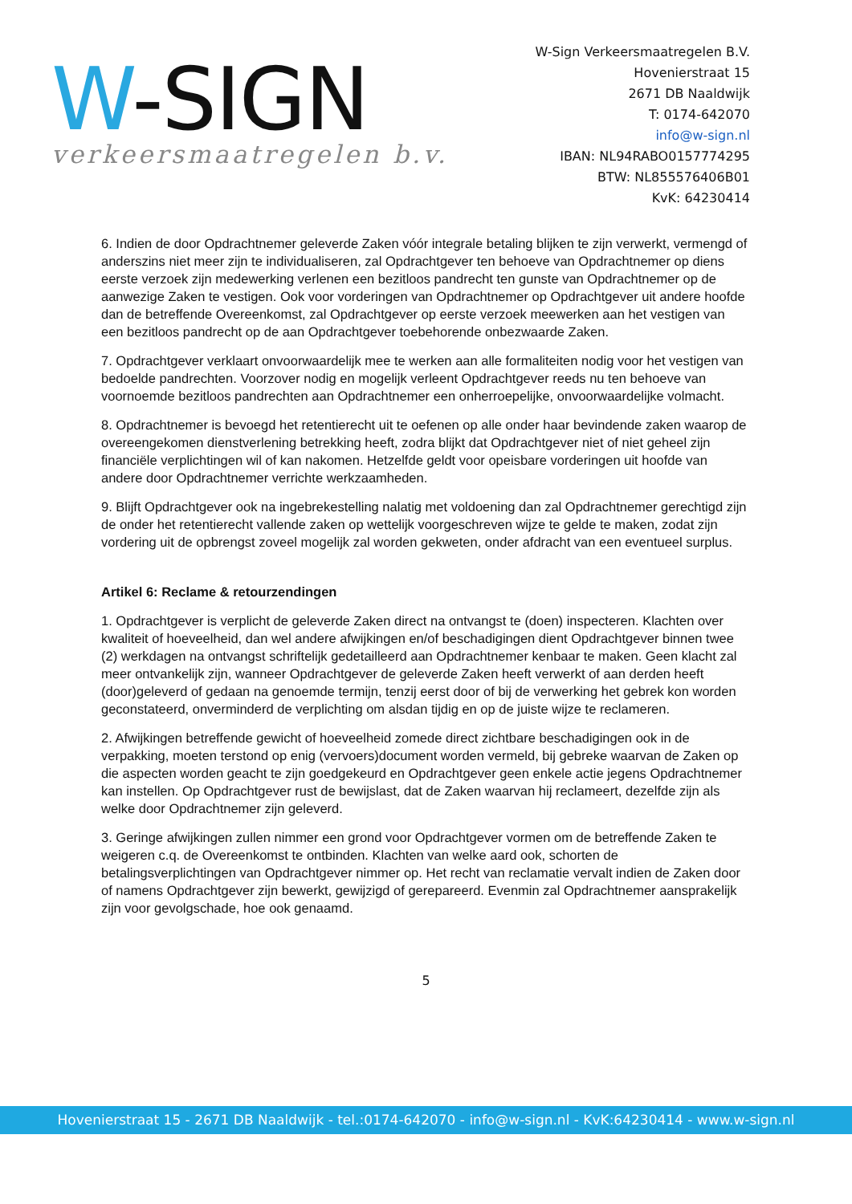W-SIGN
verkeersmaatregelen b.v.
W-Sign Verkeersmaatregelen B.V.
Hovenierstraat 15
2671 DB Naaldwijk
T: 0174-642070
info@w-sign.nl
IBAN: NL94RABO0157774295
BTW: NL855576406B01
KvK: 64230414
6. Indien de door Opdrachtnemer geleverde Zaken vóór integrale betaling blijken te zijn verwerkt, vermengd of anderszins niet meer zijn te individualiseren, zal Opdrachtgever ten behoeve van Opdrachtnemer op diens eerste verzoek zijn medewerking verlenen een bezitloos pandrecht ten gunste van Opdrachtnemer op de aanwezige Zaken te vestigen. Ook voor vorderingen van Opdrachtnemer op Opdrachtgever uit andere hoofde dan de betreffende Overeenkomst, zal Opdrachtgever op eerste verzoek meewerken aan het vestigen van een bezitloos pandrecht op de aan Opdrachtgever toebehorende onbezwaarde Zaken.
7. Opdrachtgever verklaart onvoorwaardelijk mee te werken aan alle formaliteiten nodig voor het vestigen van bedoelde pandrechten. Voorzover nodig en mogelijk verleent Opdrachtgever reeds nu ten behoeve van voornoemde bezitloos pandrechten aan Opdrachtnemer een onherroepelijke, onvoorwaardelijke volmacht.
8. Opdrachtnemer is bevoegd het retentierecht uit te oefenen op alle onder haar bevindende zaken waarop de overeengekomen dienstverlening betrekking heeft, zodra blijkt dat Opdrachtgever niet of niet geheel zijn financiële verplichtingen wil of kan nakomen. Hetzelfde geldt voor opeisbare vorderingen uit hoofde van andere door Opdrachtnemer verrichte werkzaamheden.
9. Blijft Opdrachtgever ook na ingebrekestelling nalatig met voldoening dan zal Opdrachtnemer gerechtigd zijn de onder het retentierecht vallende zaken op wettelijk voorgeschreven wijze te gelde te maken, zodat zijn vordering uit de opbrengst zoveel mogelijk zal worden gekweten, onder afdracht van een eventueel surplus.
Artikel 6: Reclame & retourzendingen
1. Opdrachtgever is verplicht de geleverde Zaken direct na ontvangst te (doen) inspecteren. Klachten over kwaliteit of hoeveelheid, dan wel andere afwijkingen en/of beschadigingen dient Opdrachtgever binnen twee (2) werkdagen na ontvangst schriftelijk gedetailleerd aan Opdrachtnemer kenbaar te maken. Geen klacht zal meer ontvankelijk zijn, wanneer Opdrachtgever de geleverde Zaken heeft verwerkt of aan derden heeft (door)geleverd of gedaan na genoemde termijn, tenzij eerst door of bij de verwerking het gebrek kon worden geconstateerd, onverminderd de verplichting om alsdan tijdig en op de juiste wijze te reclameren.
2. Afwijkingen betreffende gewicht of hoeveelheid zomede direct zichtbare beschadigingen ook in de verpakking, moeten terstond op enig (vervoers)document worden vermeld, bij gebreke waarvan de Zaken op die aspecten worden geacht te zijn goedgekeurd en Opdrachtgever geen enkele actie jegens Opdrachtnemer kan instellen. Op Opdrachtgever rust de bewijslast, dat de Zaken waarvan hij reclameert, dezelfde zijn als welke door Opdrachtnemer zijn geleverd.
3. Geringe afwijkingen zullen nimmer een grond voor Opdrachtgever vormen om de betreffende Zaken te weigeren c.q. de Overeenkomst te ontbinden. Klachten van welke aard ook, schorten de betalingsverplichtingen van Opdrachtgever nimmer op. Het recht van reclamatie vervalt indien de Zaken door of namens Opdrachtgever zijn bewerkt, gewijzigd of gerepareerd. Evenmin zal Opdrachtnemer aansprakelijk zijn voor gevolgschade, hoe ook genaamd.
5
Hovenierstraat 15 - 2671 DB Naaldwijk - tel.:0174-642070 - info@w-sign.nl - KvK:64230414 - www.w-sign.nl